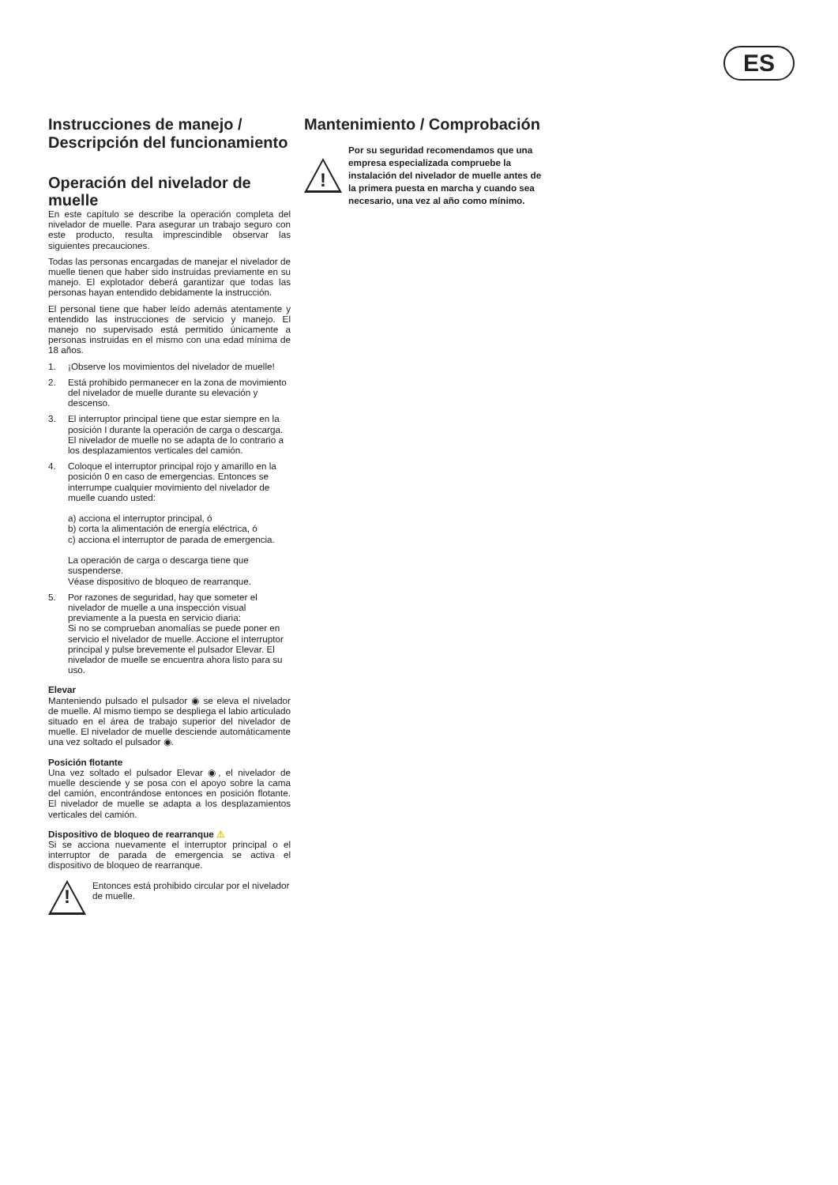ES
Instrucciones de manejo / Descripción del funcionamiento
Operación del nivelador de muelle
En este capítulo se describe la operación completa del nivelador de muelle. Para asegurar un trabajo seguro con este producto, resulta imprescindible observar las siguientes precauciones.
Todas las personas encargadas de manejar el nivelador de muelle tienen que haber sido instruidas previamente en su manejo. El explotador deberá garantizar que todas las personas hayan entendido debidamente la instrucción.
El personal tiene que haber leído además atentamente y entendido las instrucciones de servicio y manejo. El manejo no supervisado está permitido únicamente a personas instruidas en el mismo con una edad mínima de 18 años.
1. ¡Observe los movimientos del nivelador de muelle!
2. Está prohibido permanecer en la zona de movimiento del nivelador de muelle durante su elevación y descenso.
3. El interruptor principal tiene que estar siempre en la posición I durante la operación de carga o descarga. El nivelador de muelle no se adapta de lo contrario a los desplazamientos verticales del camión.
4. Coloque el interruptor principal rojo y amarillo en la posición 0 en caso de emergencias. Entonces se interrumpe cualquier movimiento del nivelador de muelle cuando usted:
a) acciona el interruptor principal, ó
b) corta la alimentación de energía eléctrica, ó
c) acciona el interruptor de parada de emergencia.
La operación de carga o descarga tiene que suspenderse.
Véase dispositivo de bloqueo de rearranque.
5. Por razones de seguridad, hay que someter el nivelador de muelle a una inspección visual previamente a la puesta en servicio diaria:
Si no se comprueban anomalías se puede poner en servicio el nivelador de muelle. Accione el interruptor principal y pulse brevemente el pulsador Elevar. El nivelador de muelle se encuentra ahora listo para su uso.
Elevar
Manteniendo pulsado el pulsador ◉ se eleva el nivelador de muelle. Al mismo tiempo se despliega el labio articulado situado en el área de trabajo superior del nivelador de muelle. El nivelador de muelle desciende automáticamente una vez soltado el pulsador ◉.
Posición flotante
Una vez soltado el pulsador Elevar ◉, el nivelador de muelle desciende y se posa con el apoyo sobre la cama del camión, encontrándose entonces en posición flotante. El nivelador de muelle se adapta a los desplazamientos verticales del camión.
Dispositivo de bloqueo de rearranque ⚠
Si se acciona nuevamente el interruptor principal o el interruptor de parada de emergencia se activa el dispositivo de bloqueo de rearranque.
!
Entonces está prohibido circular por el nivelador de muelle.
Mantenimiento / Comprobación
!
Por su seguridad recomendamos que una empresa especializada compruebe la instalación del nivelador de muelle antes de la primera puesta en marcha y cuando sea necesario, una vez al año como mínimo.